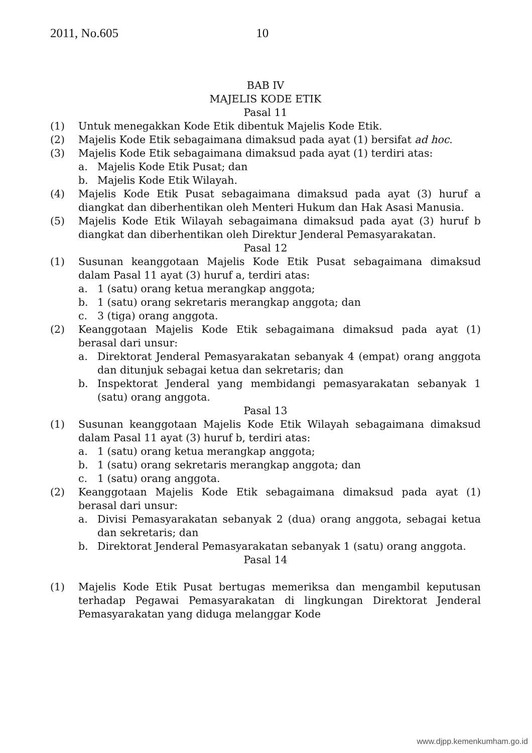2011, No.605 10
BAB IV
MAJELIS KODE ETIK
Pasal 11
(1) Untuk menegakkan Kode Etik dibentuk Majelis Kode Etik.
(2) Majelis Kode Etik sebagaimana dimaksud pada ayat (1) bersifat ad hoc.
(3) Majelis Kode Etik sebagaimana dimaksud pada ayat (1) terdiri atas:
a. Majelis Kode Etik Pusat; dan
b. Majelis Kode Etik Wilayah.
(4) Majelis Kode Etik Pusat sebagaimana dimaksud pada ayat (3) huruf a diangkat dan diberhentikan oleh Menteri Hukum dan Hak Asasi Manusia.
(5) Majelis Kode Etik Wilayah sebagaimana dimaksud pada ayat (3) huruf b diangkat dan diberhentikan oleh Direktur Jenderal Pemasyarakatan.
Pasal 12
(1) Susunan keanggotaan Majelis Kode Etik Pusat sebagaimana dimaksud dalam Pasal 11 ayat (3) huruf a, terdiri atas:
a. 1 (satu) orang ketua merangkap anggota;
b. 1 (satu) orang sekretaris merangkap anggota; dan
c. 3 (tiga) orang anggota.
(2) Keanggotaan Majelis Kode Etik sebagaimana dimaksud pada ayat (1) berasal dari unsur:
a. Direktorat Jenderal Pemasyarakatan sebanyak 4 (empat) orang anggota dan ditunjuk sebagai ketua dan sekretaris; dan
b. Inspektorat Jenderal yang membidangi pemasyarakatan sebanyak 1 (satu) orang anggota.
Pasal 13
(1) Susunan keanggotaan Majelis Kode Etik Wilayah sebagaimana dimaksud dalam Pasal 11 ayat (3) huruf b, terdiri atas:
a. 1 (satu) orang ketua merangkap anggota;
b. 1 (satu) orang sekretaris merangkap anggota; dan
c. 1 (satu) orang anggota.
(2) Keanggotaan Majelis Kode Etik sebagaimana dimaksud pada ayat (1) berasal dari unsur:
a. Divisi Pemasyarakatan sebanyak 2 (dua) orang anggota, sebagai ketua dan sekretaris; dan
b. Direktorat Jenderal Pemasyarakatan sebanyak 1 (satu) orang anggota.
Pasal 14
(1) Majelis Kode Etik Pusat bertugas memeriksa dan mengambil keputusan terhadap Pegawai Pemasyarakatan di lingkungan Direktorat Jenderal Pemasyarakatan yang diduga melanggar Kode
www.djpp.kemenkumham.go.id